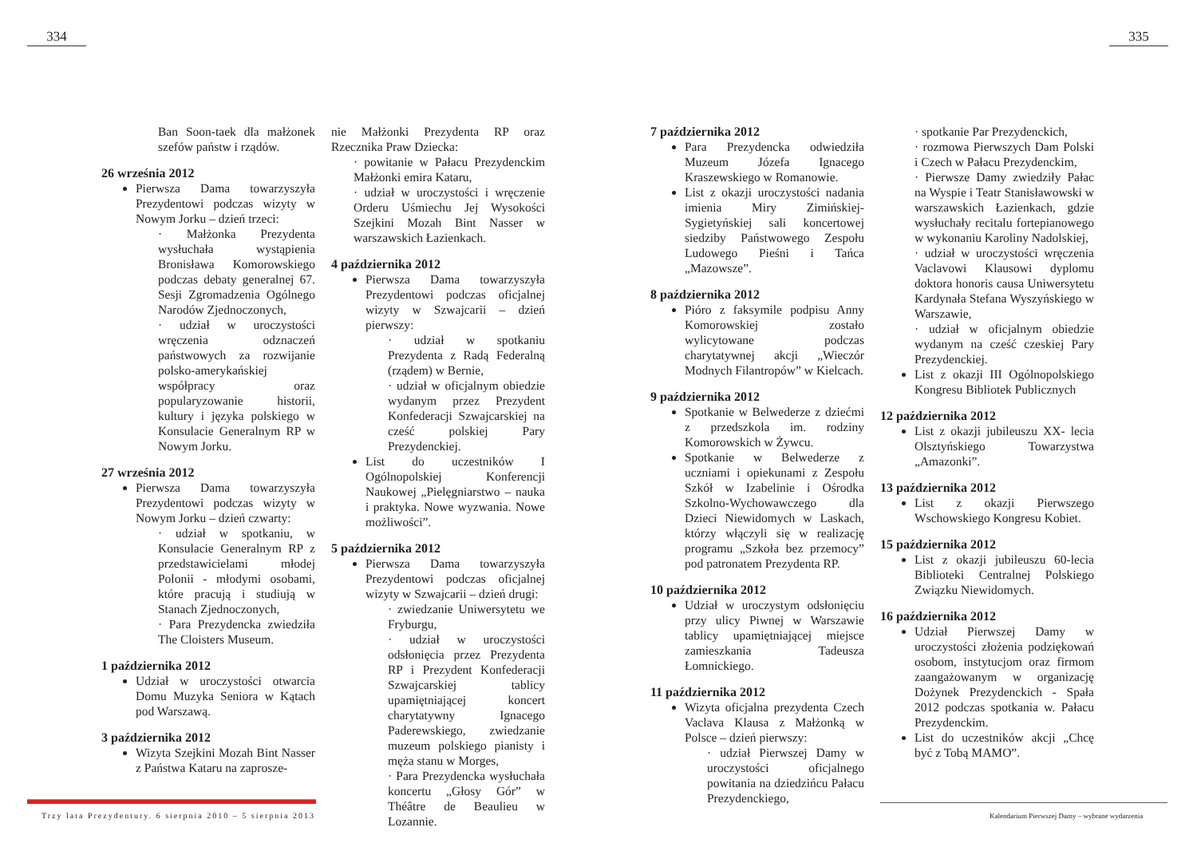334
Ban Soon-taek dla małżonek szefów państw i rządów.
26 września 2012
Pierwsza Dama towarzyszyła Prezydentowi podczas wizyty w Nowym Jorku – dzień trzeci:
· Małżonka Prezydenta wysłuchała wystąpienia Bronisława Komorowskiego podczas debaty generalnej 67. Sesji Zgromadzenia Ogólnego Narodów Zjednoczonych,
· udział w uroczystości wręczenia odznaczeń państwowych za rozwijanie polsko-amerykańskiej współpracy oraz popularyzowanie historii, kultury i języka polskiego w Konsulacie Generalnym RP w Nowym Jorku.
27 września 2012
Pierwsza Dama towarzyszyła Prezydentowi podczas wizyty w Nowym Jorku – dzień czwarty:
· udział w spotkaniu, w Konsulacie Generalnym RP z przedstawicielami młodej Polonii - młodymi osobami, które pracują i studiują w Stanach Zjednoczonych,
· Para Prezydencka zwiedziła The Cloisters Museum.
1 października 2012
Udział w uroczystości otwarcia Domu Muzyka Seniora w Kątach pod Warszawą.
3 października 2012
Wizyta Szejkini Mozah Bint Nasser z Państwa Kataru na zaprosze-
nie Małżonki Prezydenta RP oraz Rzecznika Praw Dziecka:
· powitanie w Pałacu Prezydenckim Małżonki emira Kataru,
· udział w uroczystości i wręczenie Orderu Uśmiechu Jej Wysokości Szejkini Mozah Bint Nasser w warszawskich Łazienkach.
4 października 2012
Pierwsza Dama towarzyszyła Prezydentowi podczas oficjalnej wizyty w Szwajcarii – dzień pierwszy:
· udział w spotkaniu Prezydenta z Radą Federalną (rządem) w Bernie,
· udział w oficjalnym obiedzie wydanym przez Prezydent Konfederacji Szwajcarskiej na cześć polskiej Pary Prezydenckiej.
List do uczestników I Ogólnopolskiej Konferencji Naukowej „Pielęgniarstwo – nauka i praktyka. Nowe wyzwania. Nowe możliwości”.
5 października 2012
Pierwsza Dama towarzyszyła Prezydentowi podczas oficjalnej wizyty w Szwajcarii – dzień drugi:
· zwiedzanie Uniwersytetu we Fryburgu,
· udział w uroczystości odsłonięcia przez Prezydenta RP i Prezydent Konfederacji Szwajcarskiej tablicy upamiętniającej koncert charytatywny Ignacego Paderewskiego, zwiedzanie muzeum polskiego pianisty i męża stanu w Morges,
· Para Prezydencka wysłuchała koncertu „Głosy Gór” w Théâtre de Beaulieu w Lozannie.
Trzy lata Prezydentury. 6 sierpnia 2010 – 5 sierpnia 2013
335
7 października 2012
Para Prezydencka odwiedziła Muzeum Józefa Ignacego Kraszewskiego w Romanowie.
List z okazji uroczystości nadania imienia Miry Zimińskiej-Sygietyńskiej sali koncertowej siedziby Państwowego Zespołu Ludowego Pieśni i Tańca „Mazowsze”.
8 października 2012
Pióro z faksymile podpisu Anny Komorowskiej zostało wylicytowane podczas charytatywnej akcji „Wieczór Modnych Filantropów” w Kielcach.
9 października 2012
Spotkanie w Belwederze z dziećmi z przedszkola im. rodziny Komorowskich w Żywcu.
Spotkanie w Belwederze z uczniami i opiekunami z Zespołu Szkół w Izabelinie i Ośrodka Szkolno-Wychowawczego dla Dzieci Niewidomych w Laskach, którzy włączyli się w realizację programu „Szkoła bez przemocy” pod patronatem Prezydenta RP.
10 października 2012
Udział w uroczystym odsłonięciu przy ulicy Piwnej w Warszawie tablicy upamiętniającej miejsce zamieszkania Tadeusza Łomnickiego.
11 października 2012
Wizyta oficjalna prezydenta Czech Vaclava Klausa z Małżonką w Polsce – dzień pierwszy:
· udział Pierwszej Damy w uroczystości oficjalnego powitania na dziedzińcu Pałacu Prezydenckiego,
· spotkanie Par Prezydenckich,
· rozmowa Pierwszych Dam Polski i Czech w Pałacu Prezydenckim,
· Pierwsze Damy zwiedziły Pałac na Wyspie i Teatr Stanisławowski w warszawskich Łazienkach, gdzie wysłuchały recitalu fortepianowego w wykonaniu Karoliny Nadolskiej,
· udział w uroczystości wręczenia Vaclavowi Klausowi dyplomu doktora honoris causa Uniwersytetu Kardynała Stefana Wyszyńskiego w Warszawie,
· udział w oficjalnym obiedzie wydanym na cześć czeskiej Pary Prezydenckiej.
List z okazji III Ogólnopolskiego Kongresu Bibliotek Publicznych
12 października 2012
List z okazji jubileuszu XX- lecia Olsztyńskiego Towarzystwa „Amazonki”.
13 października 2012
List z okazji Pierwszego Wschowskiego Kongresu Kobiet.
15 października 2012
List z okazji jubileuszu 60-lecia Biblioteki Centralnej Polskiego Związku Niewidomych.
16 października 2012
Udział Pierwszej Damy w uroczystości złożenia podziękowań osobom, instytucjom oraz firmom zaangażowanym w organizację Dożynek Prezydenckich - Spała 2012 podczas spotkania w. Pałacu Prezydenckim.
List do uczestników akcji „Chcę być z Tobą MAMO”.
Kalendarium Pierwszej Damy – wybrane wydarzenia